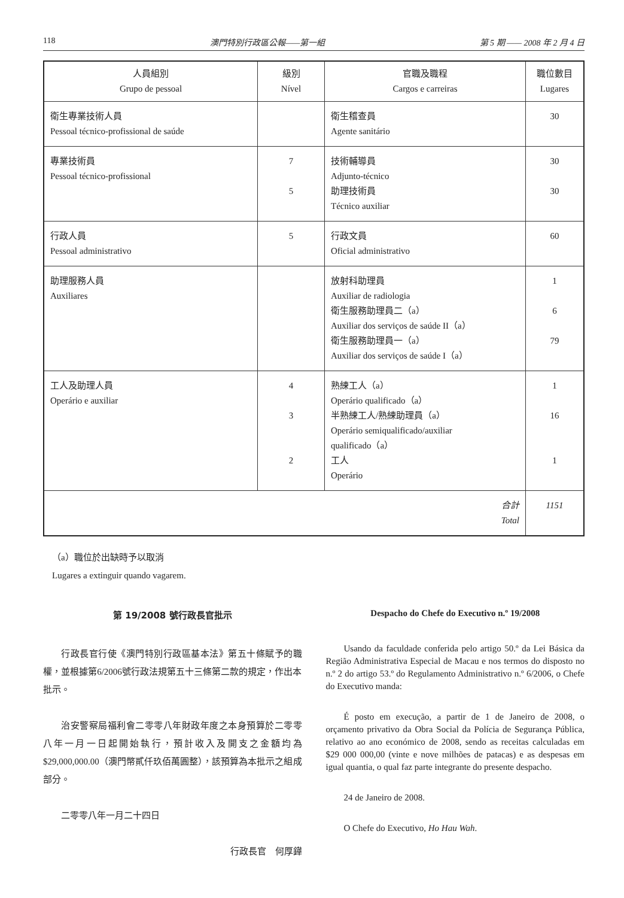118 澳門特別行政區公報——第一組 第 5 期 —— 2008 年 2 月 4 日
| 人員組別 Grupo de pessoal | 級別 Nível | 官職及職程 Cargos e carreiras | 職位數目 Lugares |
| --- | --- | --- | --- |
| 衛生專業技術人員 Pessoal técnico-profissional de saúde | | 衛生稽查員 Agente sanitário | 30 |
| 專業技術員 Pessoal técnico-profissional | 7 5 | 技術輔導員 Adjunto-técnico 助理技術員 Técnico auxiliar | 30 30 |
| 行政人員 Pessoal administrativo | 5 | 行政文員 Oficial administrativo | 60 |
| 助理服務人員 Auxiliares | | 放射科助理員 Auxiliar de radiologia 衛生服務助理員二（a） Auxiliar dos serviços de saúde II（a） 衛生服務助理員一（a） Auxiliar dos serviços de saúde I（a） | 1 6 79 |
| 工人及助理人員 Operário e auxiliar | 4 3 2 | 熟練工人（a） Operário qualificado（a） 半熟練工人/熟練助理員（a） Operário semiqualificado/auxiliar qualificado（a） 工人 Operário | 1 16 1 |
| 合計 Total | | | 1151 |
（a）職位於出缺時予以取消
Lugares a extinguir quando vagarem.
第 19/2008 號行政長官批示
行政長官行使《澳門特別行政區基本法》第五十條賦予的職權，並根據第6/2006號行政法規第五十三條第二款的規定，作出本批示。
治安警察局福利會二零零八年財政年度之本身預算於二零零八年一月一日起開始執行，預計收入及開支之金額均為$29,000,000.00（澳門幣貳仟玖佰萬圓整），該預算為本批示之組成部分。
二零零八年一月二十四日
行政長官　何厚鏵
Despacho do Chefe do Executivo n.º 19/2008
Usando da faculdade conferida pelo artigo 50.º da Lei Básica da Região Administrativa Especial de Macau e nos termos do disposto no n.º 2 do artigo 53.º do Regulamento Administrativo n.º 6/2006, o Chefe do Executivo manda:
É posto em execução, a partir de 1 de Janeiro de 2008, o orçamento privativo da Obra Social da Polícia de Segurança Pública, relativo ao ano económico de 2008, sendo as receitas calculadas em $29 000 000,00 (vinte e nove milhões de patacas) e as despesas em igual quantia, o qual faz parte integrante do presente despacho.
24 de Janeiro de 2008.
O Chefe do Executivo, Ho Hau Wah.